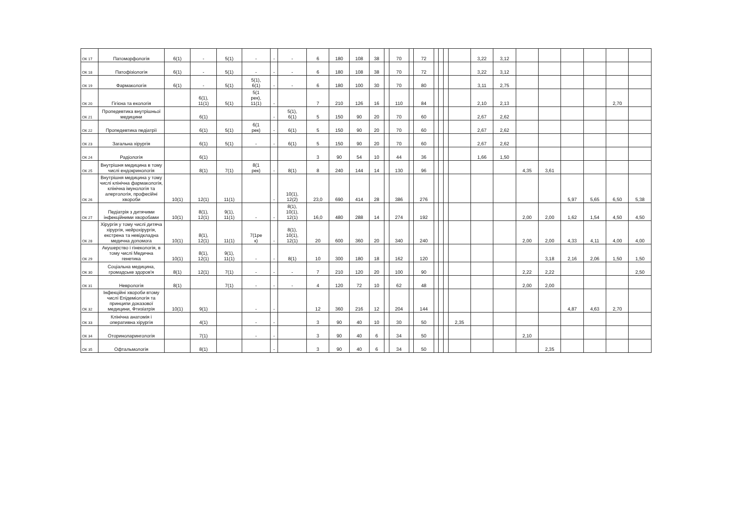| ОК 17 | Патоморфологія | 6(1) | - | 5(1) | - | - | - | 6 | 180 | 108 | 38 | | 70 | | 72 | | | | | 3,22 | 3,12 | | | | | | |
| ОК 18 | Патофізіологія | 6(1) | - | 5(1) | - | - | - | 6 | 180 | 108 | 38 | | 70 | | 72 | | | | | 3,22 | 3,12 | | | | | | |
| ОК 19 | Фармакологія | 6(1) | - | 5(1) | 5(1), 6(1) | - | - | 6 | 180 | 100 | 30 | | 70 | | 80 | | | | | 3,11 | 2,75 | | | | | | |
| ОК 20 | Гігієна та екологія | | 6(1), 11(1) | 5(1) | 5(1 рек), 11(1) | - | | 7 | 210 | 126 | 16 | | 110 | | 84 | | | | | 2,10 | 2,13 | | | | | 2,70 | |
| ОК 21 | Пропедевтика внутрішньої медицини | | 6(1) | | | - | 5(1), 6(1) | 5 | 150 | 90 | 20 | | 70 | | 60 | | | | | 2,67 | 2,62 | | | | | | |
| ОК 22 | Пропедевтика педіатрії | | 6(1) | 5(1) | 6(1 рек) | - | 6(1) | 5 | 150 | 90 | 20 | | 70 | | 60 | | | | | 2,67 | 2,62 | | | | | | |
| ОК 23 | Загальна хірургія | | 6(1) | 5(1) | - | - | 6(1) | 5 | 150 | 90 | 20 | | 70 | | 60 | | | | | 2,67 | 2,62 | | | | | | |
| ОК 24 | Радіологія | | 6(1) | | | | | 3 | 90 | 54 | 10 | | 44 | | 36 | | | | | 1,66 | 1,50 | | | | | | |
| ОК 25 | Внутрішня медицина в тому числі ендокринологія | | 8(1) | 7(1) | 8(1 рек) | - | 8(1) | 8 | 240 | 144 | 14 | | 130 | | 96 | | | | | | | 4,35 | 3,61 | | | | |
| ОК 26 | Внутрішня медицина у тому числі клінічна фармакологія, клінічна імунологія та алергологія, професійні хвороби | 10(1) | 12(1) | 11(1) | | - | 10(1), 12(2) | 23,0 | 690 | 414 | 28 | | 386 | | 276 | | | | | | | | | 5,97 | 5,65 | 6,50 | 5,38 |
| ОК 27 | Педіатрія з дитячими інфекційними хворобами | 10(1) | 8(1), 12(1) | 9(1), 11(1) | - | - | 8(1), 10(1), 12(1) | 16,0 | 480 | 288 | 14 | | 274 | | 192 | | | | | | | 2,00 | 2,00 | 1,62 | 1,54 | 4,50 | 4,50 |
| ОК 28 | Хірургія у тому числі дитяча хірургія, нейрохірургія, екстрена та невідкладна медична допомога | 10(1) | 8(1), 12(1) | 11(1) | 7(1ре к) | - | 8(1), 10(1), 12(1) | 20 | 600 | 360 | 20 | | 340 | | 240 | | | | | | | 2,00 | 2,00 | 4,33 | 4,11 | 4,00 | 4,00 |
| ОК 29 | Акушерство і гінекологія, в тому числі Медична генетика | 10(1) | 8(1), 12(1) | 9(1), 11(1) | - | - | 8(1) | 10 | 300 | 180 | 18 | | 162 | | 120 | | | | | | | | 3,18 | 2,16 | 2,06 | 1,50 | 1,50 |
| ОК 30 | Соціальна медицина, громадське здоров'я | 8(1) | 12(1) | 7(1) | - | - | - | 7 | 210 | 120 | 20 | | 100 | | 90 | | | | | | | 2,22 | 2,22 | | | | 2,50 |
| ОК 31 | Неврологія | 8(1) | | 7(1) | - | - | - | 4 | 120 | 72 | 10 | | 62 | | 48 | | | | | | | 2,00 | 2,00 | | | | |
| ОК 32 | Інфекційні хвороби втому числі Епідеміологія та принципи доказової медицини, Фтизіатрія | 10(1) | 9(1) | | - | - | | 12 | 360 | 216 | 12 | | 204 | | 144 | | | | | | | | | 4,87 | 4,63 | 2,70 | |
| ОК 33 | Клінічна анатомія і оперативна хірургія | | 4(1) | | - | - | | 3 | 90 | 40 | 10 | | 30 | | 50 | | | | 2,35 | | | | | | | | |
| ОК 34 | Оториноларингологія | | 7(1) | | - | - | | 3 | 90 | 40 | 6 | | 34 | | 50 | | | | | | | 2,10 | | | | | |
| ОК 35 | Офтальмологія | | 8(1) | | | - | | 3 | 90 | 40 | 6 | | 34 | | 50 | | | | | | | | 2,35 | | | | |